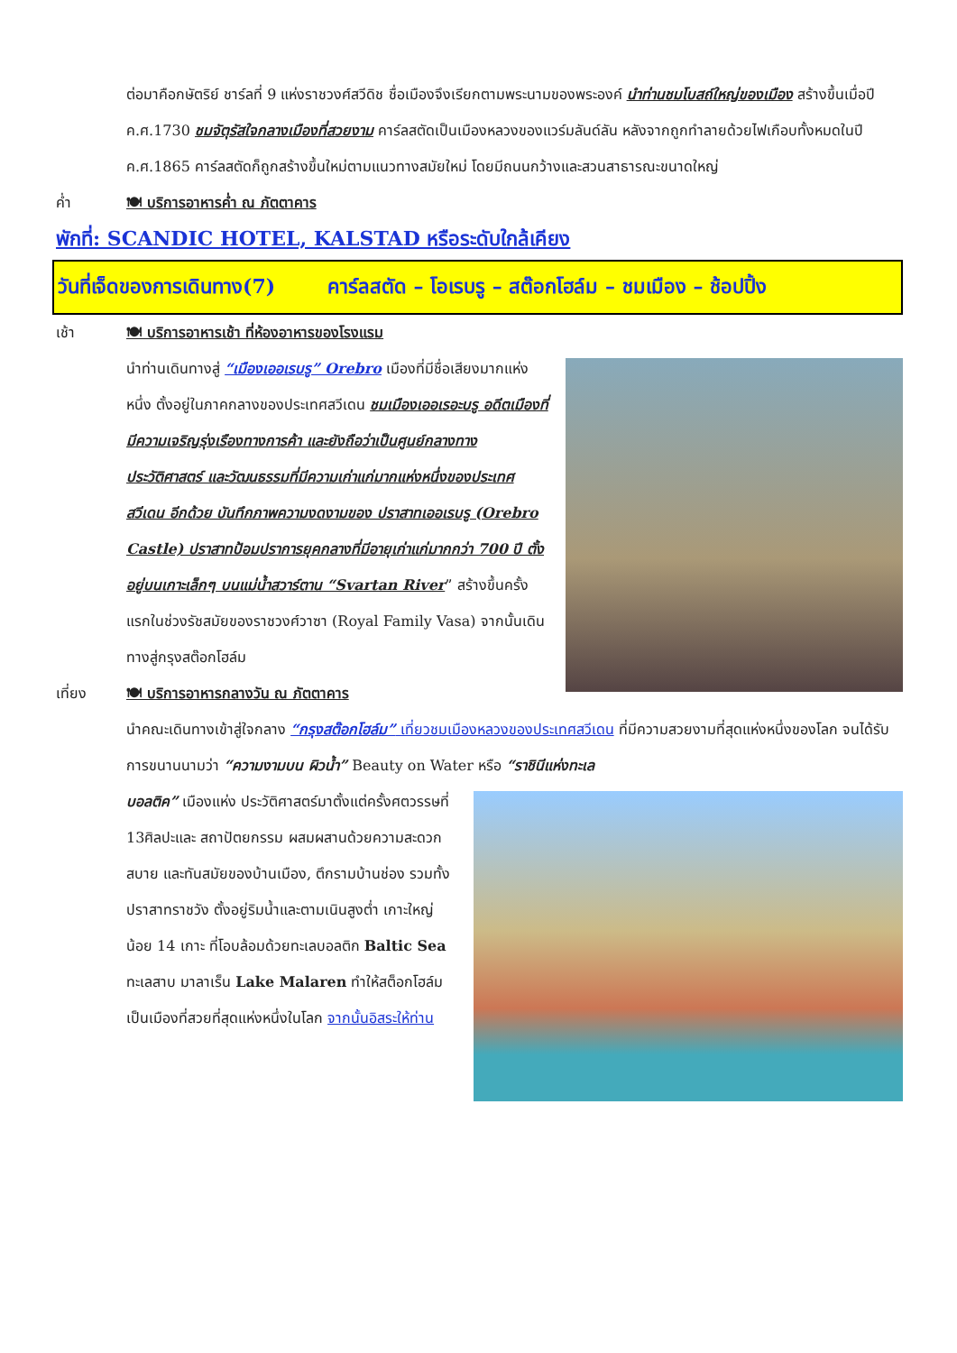ต่อมาคือกษัตริย์ ชาร์ลที่ 9 แห่งราชวงศ์สวีดิช ชื่อเมืองจึงเรียกตามพระนามของพระองค์ นำท่านชมโบสถ์ใหญ่ของเมือง สร้างขึ้นเมื่อปี ค.ศ.1730 ชมจัตุรัสใจกลางเมืองที่สวยงาม คาร์ลสตัดเป็นเมืองหลวงของแวร์มลันด์ลัน หลังจากถูกทำลายด้วยไฟเกือบทั้งหมดในปี ค.ศ.1865 คาร์ลสตัดก็ถูกสร้างขึ้นใหม่ตามแนวทางสมัยใหม่ โดยมีถนนกว้างและสวนสาธารณะขนาดใหญ่
ค่ำ 🍽 บริการอาหารค่ำ ณ ภัตตาคาร
พักที่: SCANDIC HOTEL, KALSTAD หรือระดับใกล้เคียง
วันที่เจ็ดของการเดินทาง(7) คาร์ลสตัด – โอเรบรู – สต๊อกโฮล์ม – ชมเมือง – ช้อปปิ้ง
เช้า 🍽 บริการอาหารเช้า ที่ห้องอาหารของโรงแรม
นำท่านเดินทางสู่ “เมืองเออเรบรู” Orebro เมืองที่มีชื่อเสียงมากแห่งหนึ่ง ตั้งอยู่ในภาคกลางของประเทศสวีเดน ชมเมืองเออเรอะบรู อดีตเมืองที่มีความเจริญรุ่งเรืองทางการค้า และยังถือว่าเป็นศูนย์กลางทางประวัติศาสตร์ และวัฒนธรรมที่มีความเก่าแก่มากแห่งหนึ่งของประเทศสวีเดน อีกด้วย บันทึกภาพความงดงามของ ปราสาทเออเรบรู (Orebro Castle) ปราสาทป้อมปราการยุคกลางที่มีอายุเก่าแก่มากกว่า 700 ปี ตั้งอยู่บนเกาะเล็กๆ บนแม่น้ำสวาร์ตาน “Svartan River” สร้างขึ้นครั้งแรกในช่วงรัชสมัยของราชวงศ์วาซา (Royal Family Vasa) จากนั้นเดินทางสู่กรุงสต๊อกโฮล์ม
เที่ยง 🍽 บริการอาหารกลางวัน ณ ภัตตาคาร
นำคณะเดินทางเข้าสู่ใจกลาง “กรุงสต๊อกโฮล์ม” เที่ยวชมเมืองหลวงของประเทศสวีเดน ที่มีความสวยงามที่สุดแห่งหนึ่งของโลก จนได้รับการขนานนามว่า “ความงามบน ผิวน้ำ” Beauty on Water หรือ “ราชินีแห่งทะเล
บอลติค” เมืองแห่ง ประวัติศาสตร์มาตั้งแต่ครั้งศตวรรษที่ 13ศิลปะและ สถาปัตยกรรม ผสมผสานด้วยความสะดวกสบาย และทันสมัยของบ้านเมือง, ตึกรามบ้านช่อง รวมทั้งปราสาทราชวัง ตั้งอยู่ริมน้ำและตามเนินสูงต่ำ เกาะใหญ่น้อย 14 เกาะ ที่โอบล้อมด้วยทะเลบอลติก Baltic Sea ทะเลสาบ มาลาเร็น Lake Malaren ทำให้สต็อกโฮล์มเป็นเมืองที่สวยที่สุดแห่งหนึ่งในโลก จากนั้นอิสระให้ท่าน